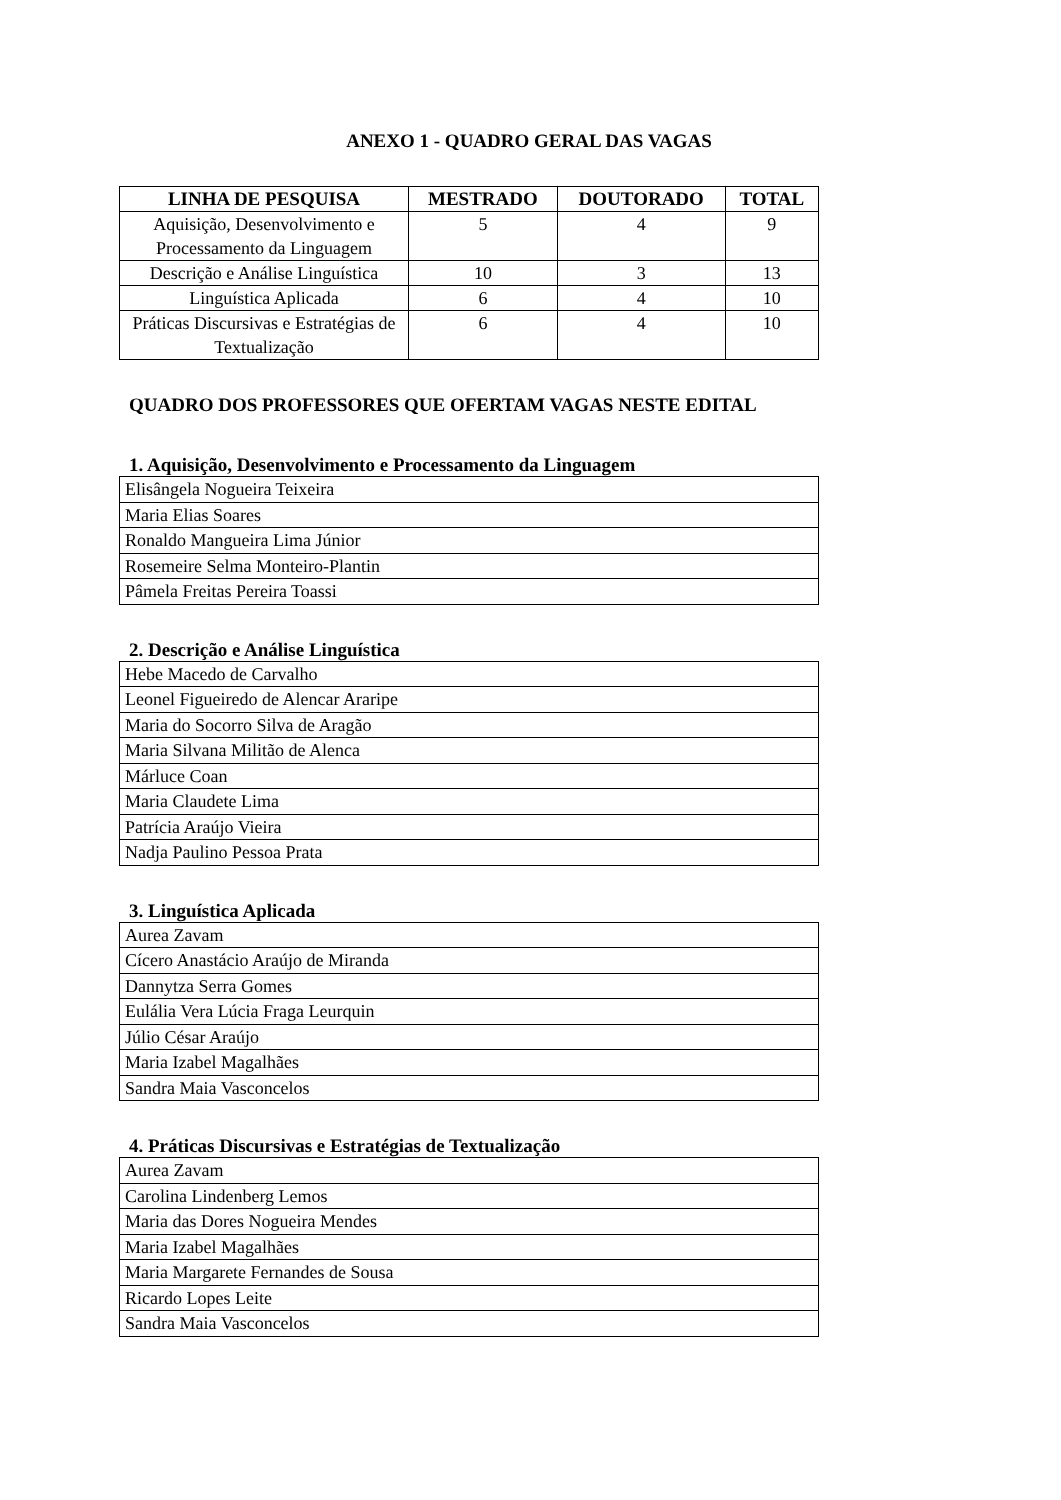ANEXO 1 - QUADRO GERAL DAS VAGAS
| LINHA DE PESQUISA | MESTRADO | DOUTORADO | TOTAL |
| --- | --- | --- | --- |
| Aquisição, Desenvolvimento e Processamento da Linguagem | 5 | 4 | 9 |
| Descrição e Análise Linguística | 10 | 3 | 13 |
| Linguística Aplicada | 6 | 4 | 10 |
| Práticas Discursivas e Estratégias de Textualização | 6 | 4 | 10 |
QUADRO DOS PROFESSORES QUE OFERTAM VAGAS NESTE EDITAL
1. Aquisição, Desenvolvimento e Processamento da Linguagem
| Elisângela Nogueira Teixeira |
| Maria Elias Soares |
| Ronaldo Mangueira Lima Júnior |
| Rosemeire Selma Monteiro-Plantin |
| Pâmela Freitas Pereira Toassi |
2. Descrição e Análise Linguística
| Hebe Macedo de Carvalho |
| Leonel Figueiredo de Alencar Araripe |
| Maria do Socorro Silva de Aragão |
| Maria Silvana Militão de Alenca |
| Márluce Coan |
| Maria Claudete Lima |
| Patrícia Araújo Vieira |
| Nadja Paulino Pessoa Prata |
3. Linguística Aplicada
| Aurea Zavam |
| Cícero Anastácio Araújo de Miranda |
| Dannytza Serra Gomes |
| Eulália Vera Lúcia Fraga Leurquin |
| Júlio César Araújo |
| Maria Izabel Magalhães |
| Sandra Maia Vasconcelos |
4. Práticas Discursivas e Estratégias de Textualização
| Aurea Zavam |
| Carolina Lindenberg Lemos |
| Maria das Dores Nogueira Mendes |
| Maria Izabel Magalhães |
| Maria Margarete Fernandes de Sousa |
| Ricardo Lopes Leite |
| Sandra Maia Vasconcelos |